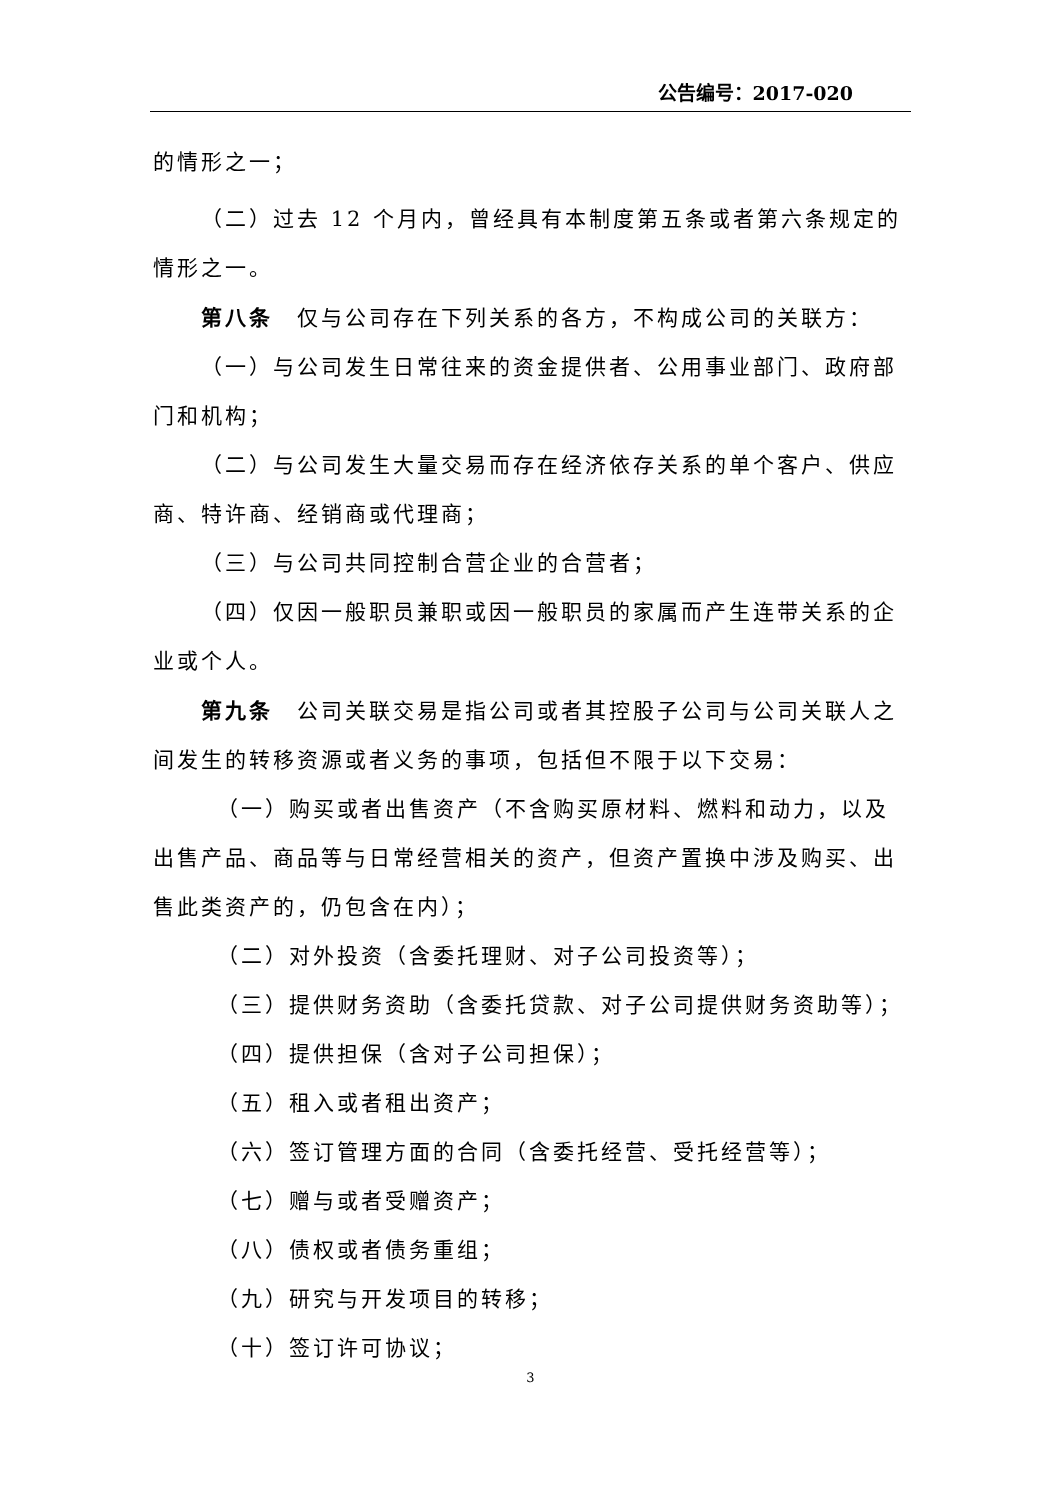公告编号：2017-020
的情形之一；
（二）过去 12 个月内，曾经具有本制度第五条或者第六条规定的情形之一。
第八条　仅与公司存在下列关系的各方，不构成公司的关联方：
（一）与公司发生日常往来的资金提供者、公用事业部门、政府部门和机构；
（二）与公司发生大量交易而存在经济依存关系的单个客户、供应商、特许商、经销商或代理商；
（三）与公司共同控制合营企业的合营者；
（四）仅因一般职员兼职或因一般职员的家属而产生连带关系的企业或个人。
第九条　公司关联交易是指公司或者其控股子公司与公司关联人之间发生的转移资源或者义务的事项，包括但不限于以下交易：
（一）购买或者出售资产（不含购买原材料、燃料和动力，以及出售产品、商品等与日常经营相关的资产，但资产置换中涉及购买、出售此类资产的，仍包含在内）；
（二）对外投资（含委托理财、对子公司投资等）；
（三）提供财务资助（含委托贷款、对子公司提供财务资助等）；
（四）提供担保（含对子公司担保）；
（五）租入或者租出资产；
（六）签订管理方面的合同（含委托经营、受托经营等）；
（七）赠与或者受赠资产；
（八）债权或者债务重组；
（九）研究与开发项目的转移；
（十）签订许可协议；
3